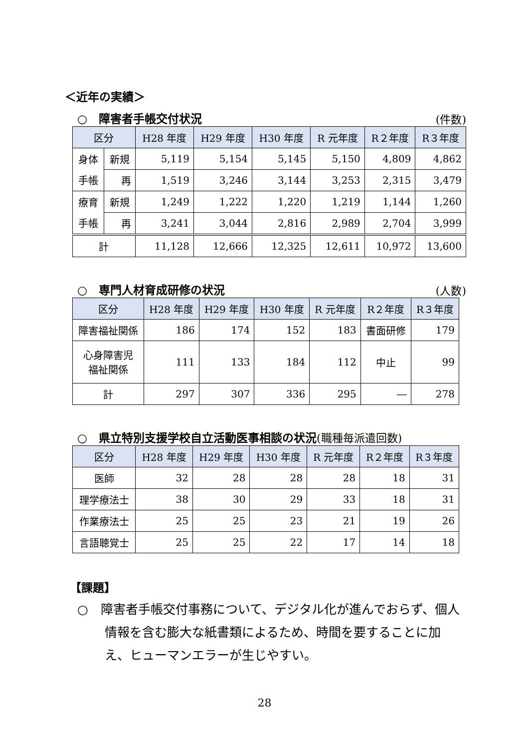＜近年の実績＞
○　障害者手帳交付状況 (件数)
| 区分 | | H28 年度 | H29 年度 | H30 年度 | R 元年度 | R２年度 | R３年度 |
| --- | --- | --- | --- | --- | --- | --- | --- |
| 身体 | 新規 | 5,119 | 5,154 | 5,145 | 5,150 | 4,809 | 4,862 |
| 手帳 | 再 | 1,519 | 3,246 | 3,144 | 3,253 | 2,315 | 3,479 |
| 療育 | 新規 | 1,249 | 1,222 | 1,220 | 1,219 | 1,144 | 1,260 |
| 手帳 | 再 | 3,241 | 3,044 | 2,816 | 2,989 | 2,704 | 3,999 |
| 計 | | 11,128 | 12,666 | 12,325 | 12,611 | 10,972 | 13,600 |
○　専門人材育成研修の状況 (人数)
| 区分 | H28 年度 | H29 年度 | H30 年度 | R 元年度 | R２年度 | R３年度 |
| --- | --- | --- | --- | --- | --- | --- |
| 障害福祉関係 | 186 | 174 | 152 | 183 | 書面研修 | 179 |
| 心身障害児 福祉関係 | 111 | 133 | 184 | 112 | 中止 | 99 |
| 計 | 297 | 307 | 336 | 295 | ― | 278 |
○　県立特別支援学校自立活動医事相談の状況(職種毎派遣回数)
| 区分 | H28 年度 | H29 年度 | H30 年度 | R 元年度 | R２年度 | R３年度 |
| --- | --- | --- | --- | --- | --- | --- |
| 医師 | 32 | 28 | 28 | 28 | 18 | 31 |
| 理学療法士 | 38 | 30 | 29 | 33 | 18 | 31 |
| 作業療法士 | 25 | 25 | 23 | 21 | 19 | 26 |
| 言語聴覚士 | 25 | 25 | 22 | 17 | 14 | 18 |
【課題】
○　障害者手帳交付事務について、デジタル化が進んでおらず、個人情報を含む膨大な紙書類によるため、時間を要することに加え、ヒューマンエラーが生じやすい。
28